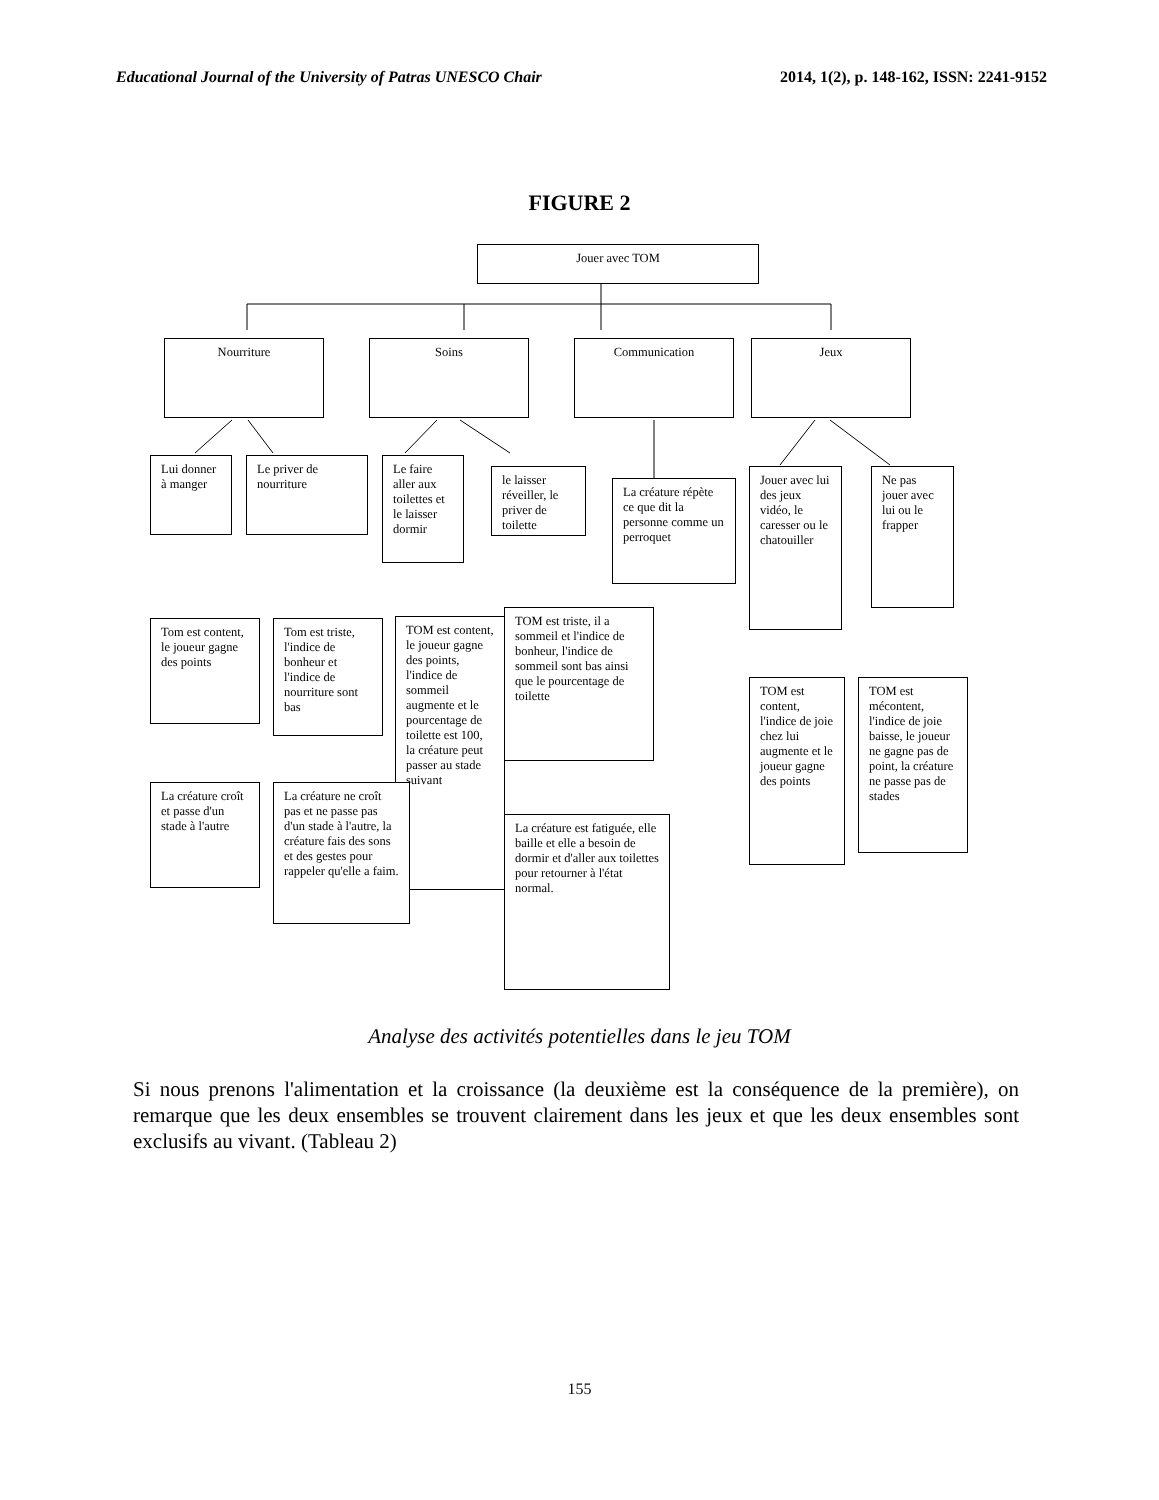Educational Journal of the University of Patras UNESCO Chair 2014, 1(2), p. 148-162, ISSN: 2241-9152
FIGURE 2
Jouer avec TOM
Nourriture Soins Communication Jeux
Lui donner à manger
Le priver de nourriture
Le faire aller aux toilettes et le laisser dormir
le laisser réveiller, le priver de toilette
La créature répète ce que dit la personne comme un perroquet
Jouer avec lui des jeux vidéo, le caresser ou le chatouiller
Ne pas jouer avec lui ou le frapper
Tom est content, le joueur gagne des points
Tom est triste, l'indice de bonheur et l'indice de nourriture sont bas
TOM est content, le joueur gagne des points, l'indice de sommeil augmente et le pourcentage de toilette est 100, la créature peut passer au stade suivant
TOM est triste, il a sommeil et l'indice de bonheur, l'indice de sommeil sont bas ainsi que le pourcentage de toilette
TOM est content, l'indice de joie chez lui augmente et le joueur gagne des points
TOM est mécontent, l'indice de joie baisse, le joueur ne gagne pas de point, la créature ne passe pas de stades
La créature croît et passe d'un stade à l'autre
La créature ne croît pas et ne passe pas d'un stade à l'autre, la créature fais des sons et des gestes pour rappeler qu'elle a faim.
La créature est fatiguée, elle baille et elle a besoin de dormir et d'aller aux toilettes pour retourner à l'état normal.
Analyse des activités potentielles dans le jeu TOM
Si nous prenons l'alimentation et la croissance (la deuxième est la conséquence de la première), on remarque que les deux ensembles se trouvent clairement dans les jeux et que les deux ensembles sont exclusifs au vivant. (Tableau 2)
155